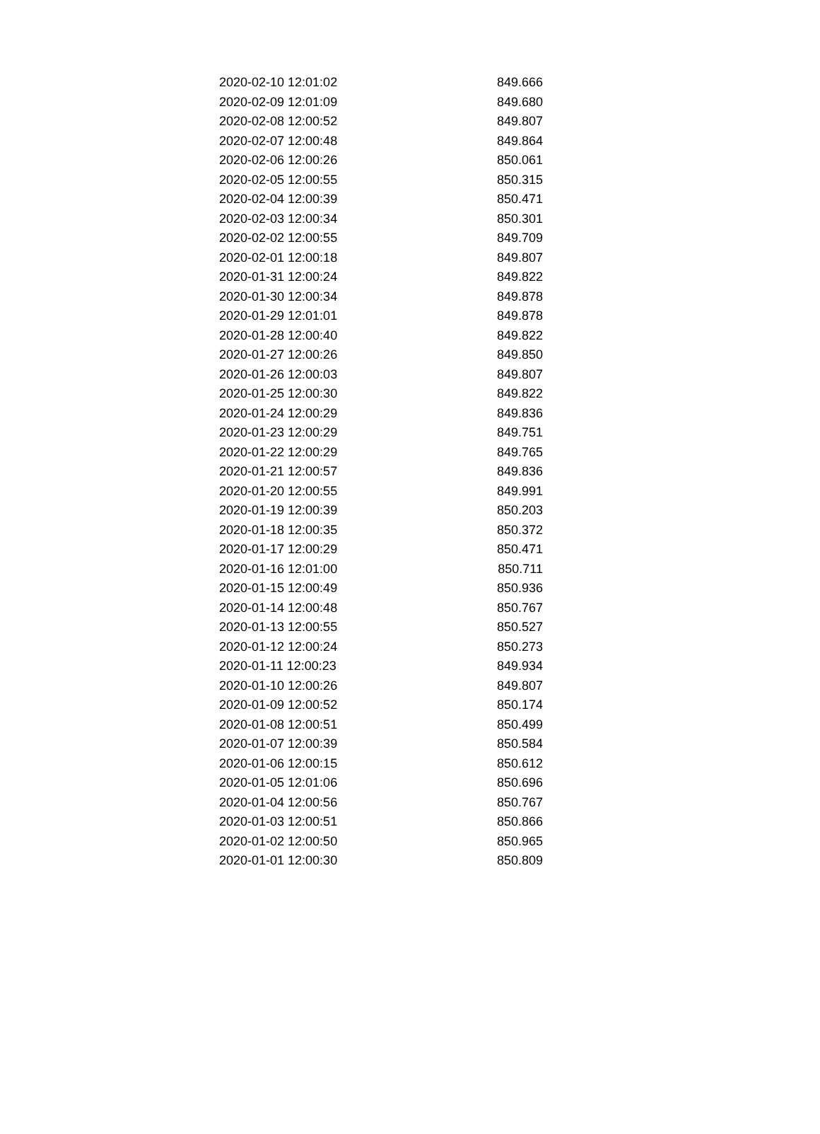| 2020-02-10 12:01:02 | 849.666 |
| 2020-02-09 12:01:09 | 849.680 |
| 2020-02-08 12:00:52 | 849.807 |
| 2020-02-07 12:00:48 | 849.864 |
| 2020-02-06 12:00:26 | 850.061 |
| 2020-02-05 12:00:55 | 850.315 |
| 2020-02-04 12:00:39 | 850.471 |
| 2020-02-03 12:00:34 | 850.301 |
| 2020-02-02 12:00:55 | 849.709 |
| 2020-02-01 12:00:18 | 849.807 |
| 2020-01-31 12:00:24 | 849.822 |
| 2020-01-30 12:00:34 | 849.878 |
| 2020-01-29 12:01:01 | 849.878 |
| 2020-01-28 12:00:40 | 849.822 |
| 2020-01-27 12:00:26 | 849.850 |
| 2020-01-26 12:00:03 | 849.807 |
| 2020-01-25 12:00:30 | 849.822 |
| 2020-01-24 12:00:29 | 849.836 |
| 2020-01-23 12:00:29 | 849.751 |
| 2020-01-22 12:00:29 | 849.765 |
| 2020-01-21 12:00:57 | 849.836 |
| 2020-01-20 12:00:55 | 849.991 |
| 2020-01-19 12:00:39 | 850.203 |
| 2020-01-18 12:00:35 | 850.372 |
| 2020-01-17 12:00:29 | 850.471 |
| 2020-01-16 12:01:00 | 850.711 |
| 2020-01-15 12:00:49 | 850.936 |
| 2020-01-14 12:00:48 | 850.767 |
| 2020-01-13 12:00:55 | 850.527 |
| 2020-01-12 12:00:24 | 850.273 |
| 2020-01-11 12:00:23 | 849.934 |
| 2020-01-10 12:00:26 | 849.807 |
| 2020-01-09 12:00:52 | 850.174 |
| 2020-01-08 12:00:51 | 850.499 |
| 2020-01-07 12:00:39 | 850.584 |
| 2020-01-06 12:00:15 | 850.612 |
| 2020-01-05 12:01:06 | 850.696 |
| 2020-01-04 12:00:56 | 850.767 |
| 2020-01-03 12:00:51 | 850.866 |
| 2020-01-02 12:00:50 | 850.965 |
| 2020-01-01 12:00:30 | 850.809 |